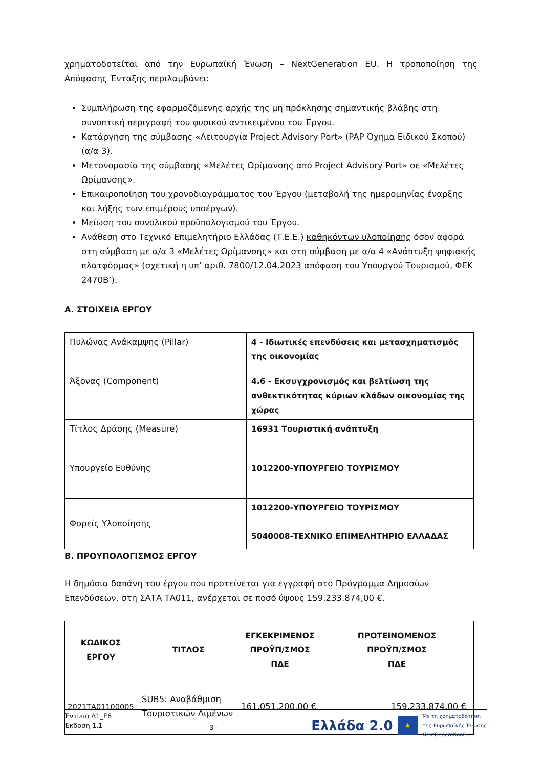χρηματοδοτείται από την Ευρωπαϊκή Ένωση – NextGeneration EU. Η τροποποίηση της Απόφασης Ένταξης περιλαμβάνει:
Συμπλήρωση της εφαρμοζόμενης αρχής της μη πρόκλησης σημαντικής βλάβης στη συνοπτική περιγραφή του φυσικού αντικειμένου του Έργου.
Κατάργηση της σύμβασης «Λειτουργία Project Advisory Port» (PAP Όχημα Ειδικού Σκοπού) (α/α 3).
Μετονομασία της σύμβασης «Μελέτες Ωρίμανσης από Project Advisory Port» σε «Μελέτες Ωρίμανσης».
Επικαιροποίηση του χρονοδιαγράμματος του Έργου (μεταβολή της ημερομηνίας έναρξης και λήξης των επιμέρους υποέργων).
Μείωση του συνολικού προϋπολογισμού του Έργου.
Ανάθεση στο Τεχνικό Επιμελητήριο Ελλάδας (Τ.Ε.Ε.) καθηκόντων υλοποίησης όσον αφορά στη σύμβαση με α/α 3 «Μελέτες Ωρίμανσης» και στη σύμβαση με α/α 4 «Ανάπτυξη ψηφιακής πλατφόρμας» (σχετική η υπ’ αριθ. 7800/12.04.2023 απόφαση του Υπουργού Τουρισμού, ΦΕΚ 2470Β’).
Α. ΣΤΟΙΧΕΙΑ ΕΡΓΟΥ
| Πυλώνας Ανάκαμψης (Pillar) | 4 - Ιδιωτικές επενδύσεις και μετασχηματισμός της οικονομίας |
| Άξονας (Component) | 4.6 - Εκσυγχρονισμός και βελτίωση της ανθεκτικότητας κύριων κλάδων οικονομίας της χώρας |
| Τίτλος Δράσης (Measure) | 16931 Τουριστική ανάπτυξη |
| Υπουργείο Ευθύνης | 1012200-ΥΠΟΥΡΓΕΙΟ ΤΟΥΡΙΣΜΟΥ |
| Φορείς Υλοποίησης | 1012200-ΥΠΟΥΡΓΕΙΟ ΤΟΥΡΙΣΜΟΥ 5040008-ΤΕΧΝΙΚΟ ΕΠΙΜΕΛΗΤΗΡΙΟ ΕΛΛΑΔΑΣ |
Β. ΠΡΟΥΠΟΛΟΓΙΣΜΟΣ ΕΡΓΟΥ
Η δημόσια δαπάνη του έργου που προτείνεται για εγγραφή στο Πρόγραμμα Δημοσίων Επενδύσεων, στη ΣΑΤΑ ΤΑ011, ανέρχεται σε ποσό ύψους 159.233.874,00 €.
| ΚΩΔΙΚΟΣ ΕΡΓΟΥ | ΤΙΤΛΟΣ | ΕΓΚΕΚΡΙΜΕΝΟΣ ΠΡΟΫΠ/ΣΜΟΣ ΠΔΕ | ΠΡΟΤΕΙΝΟΜΕΝΟΣ ΠΡΟΫΠ/ΣΜΟΣ ΠΔΕ |
| --- | --- | --- | --- |
| 2021ΤΑ01100005 | SUB5: Αναβάθμιση Τουριστικών Λιμένων | 161.051.200,00 € | 159.233.874,00 € |
Έντυπο Δ1_Ε6
Έκδοση 1.1
- 3 -
Ελλάδα 2.0 ★ Με τη χρηματοδότηση
της Ευρωπαϊκής Ένωσης
NextGenerationEU